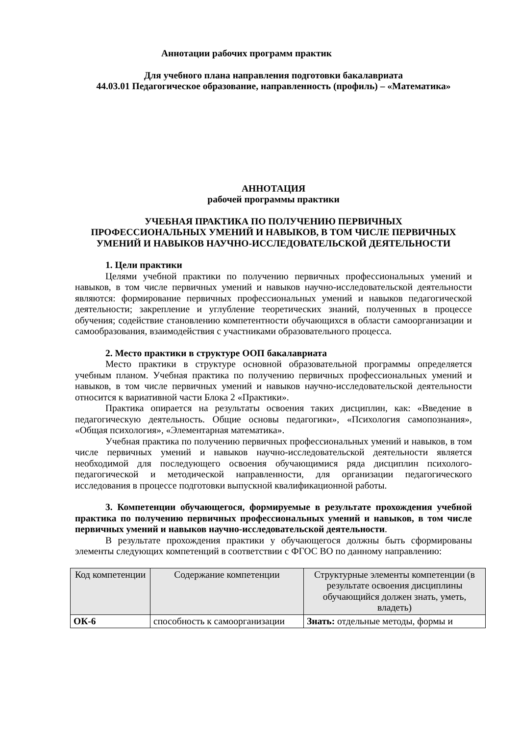Аннотации рабочих программ практик
Для учебного плана направления подготовки бакалавриата
44.03.01 Педагогическое образование, направленность (профиль) – «Математика»
АННОТАЦИЯ
рабочей программы практики
УЧЕБНАЯ ПРАКТИКА ПО ПОЛУЧЕНИЮ ПЕРВИЧНЫХ
ПРОФЕССИОНАЛЬНЫХ УМЕНИЙ И НАВЫКОВ, В ТОМ ЧИСЛЕ ПЕРВИЧНЫХ
УМЕНИЙ И НАВЫКОВ НАУЧНО-ИССЛЕДОВАТЕЛЬСКОЙ ДЕЯТЕЛЬНОСТИ
1. Цели практики
Целями учебной практики по получению первичных профессиональных умений и навыков, в том числе первичных умений и навыков научно-исследовательской деятельности являются: формирование первичных профессиональных умений и навыков педагогической деятельности; закрепление и углубление теоретических знаний, полученных в процессе обучения; содействие становлению компетентности обучающихся в области самоорганизации и самообразования, взаимодействия с участниками образовательного процесса.
2. Место практики в структуре ООП бакалавриата
Место практики в структуре основной образовательной программы определяется учебным планом. Учебная практика по получению первичных профессиональных умений и навыков, в том числе первичных умений и навыков научно-исследовательской деятельности относится к вариативной части Блока 2 «Практики».
Практика опирается на результаты освоения таких дисциплин, как: «Введение в педагогическую деятельность. Общие основы педагогики», «Психология самопознания», «Общая психология», «Элементарная математика».
Учебная практика по получению первичных профессиональных умений и навыков, в том числе первичных умений и навыков научно-исследовательской деятельности является необходимой для последующего освоения обучающимися ряда дисциплин психолого-педагогической и методической направленности, для организации педагогического исследования в процессе подготовки выпускной квалификационной работы.
3. Компетенции обучающегося, формируемые в результате прохождения учебной практика по получению первичных профессиональных умений и навыков, в том числе первичных умений и навыков научно-исследовательской деятельности.
В результате прохождения практики у обучающегося должны быть сформированы элементы следующих компетенций в соответствии с ФГОС ВО по данному направлению:
| Код компетенции | Содержание компетенции | Структурные элементы компетенции (в результате освоения дисциплины обучающийся должен знать, уметь, владеть) |
| --- | --- | --- |
| ОК-6 | способность к самоорганизации | Знать: отдельные методы, формы и |